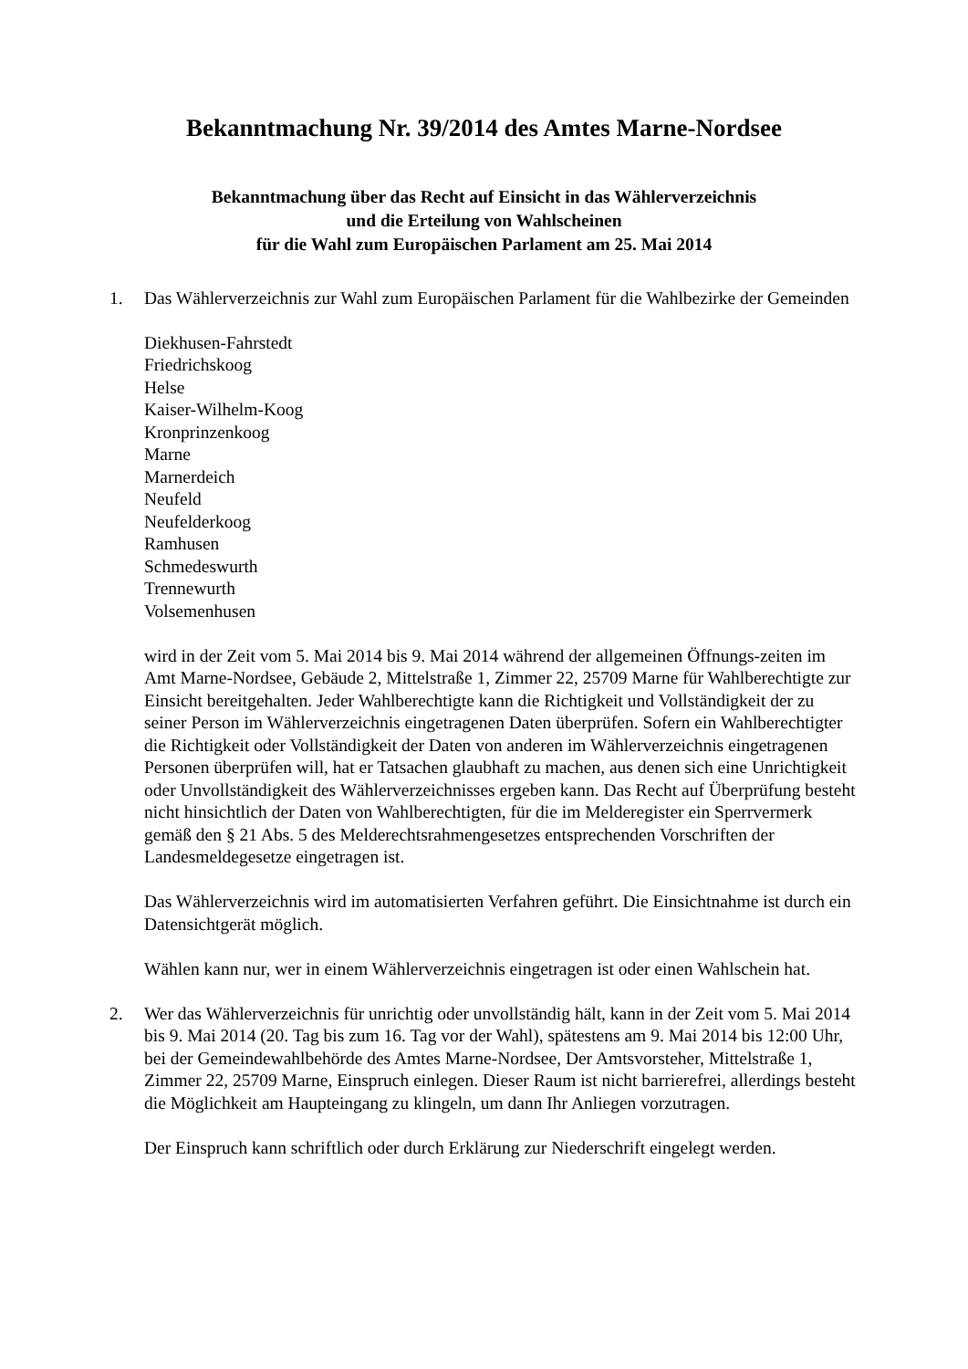Bekanntmachung Nr. 39/2014 des Amtes Marne-Nordsee
Bekanntmachung über das Recht auf Einsicht in das Wählerverzeichnis
und die Erteilung von Wahlscheinen
für die Wahl zum Europäischen Parlament am 25. Mai 2014
1. Das Wählerverzeichnis zur Wahl zum Europäischen Parlament für die Wahlbezirke der Gemeinden
Diekhusen-Fahrstedt
Friedrichskoog
Helse
Kaiser-Wilhelm-Koog
Kronprinzenkoog
Marne
Marnerdeich
Neufeld
Neufelderkoog
Ramhusen
Schmedeswurth
Trennewurth
Volsemenhusen
wird in der Zeit vom 5. Mai 2014 bis 9. Mai 2014 während der allgemeinen Öffnungs-zeiten im Amt Marne-Nordsee, Gebäude 2, Mittelstraße 1, Zimmer 22, 25709 Marne für Wahlberechtigte zur Einsicht bereitgehalten. Jeder Wahlberechtigte kann die Richtigkeit und Vollständigkeit der zu seiner Person im Wählerverzeichnis eingetragenen Daten überprüfen. Sofern ein Wahlberechtigter die Richtigkeit oder Vollständigkeit der Daten von anderen im Wählerverzeichnis eingetragenen Personen überprüfen will, hat er Tatsachen glaubhaft zu machen, aus denen sich eine Unrichtigkeit oder Unvollständigkeit des Wählerverzeichnisses ergeben kann. Das Recht auf Überprüfung besteht nicht hinsichtlich der Daten von Wahlberechtigten, für die im Melderegister ein Sperrvermerk gemäß den § 21 Abs. 5 des Melderechtsrahmengesetzes entsprechenden Vorschriften der Landesmeldegesetze eingetragen ist.
Das Wählerverzeichnis wird im automatisierten Verfahren geführt. Die Einsichtnahme ist durch ein Datensichtgerät möglich.
Wählen kann nur, wer in einem Wählerverzeichnis eingetragen ist oder einen Wahlschein hat.
2. Wer das Wählerverzeichnis für unrichtig oder unvollständig hält, kann in der Zeit vom 5. Mai 2014 bis 9. Mai 2014 (20. Tag bis zum 16. Tag vor der Wahl), spätestens am 9. Mai 2014 bis 12:00 Uhr, bei der Gemeindewahlbehörde des Amtes Marne-Nordsee, Der Amtsvorsteher, Mittelstraße 1, Zimmer 22, 25709 Marne, Einspruch einlegen. Dieser Raum ist nicht barrierefrei, allerdings besteht die Möglichkeit am Haupteingang zu klingeln, um dann Ihr Anliegen vorzutragen.
Der Einspruch kann schriftlich oder durch Erklärung zur Niederschrift eingelegt werden.